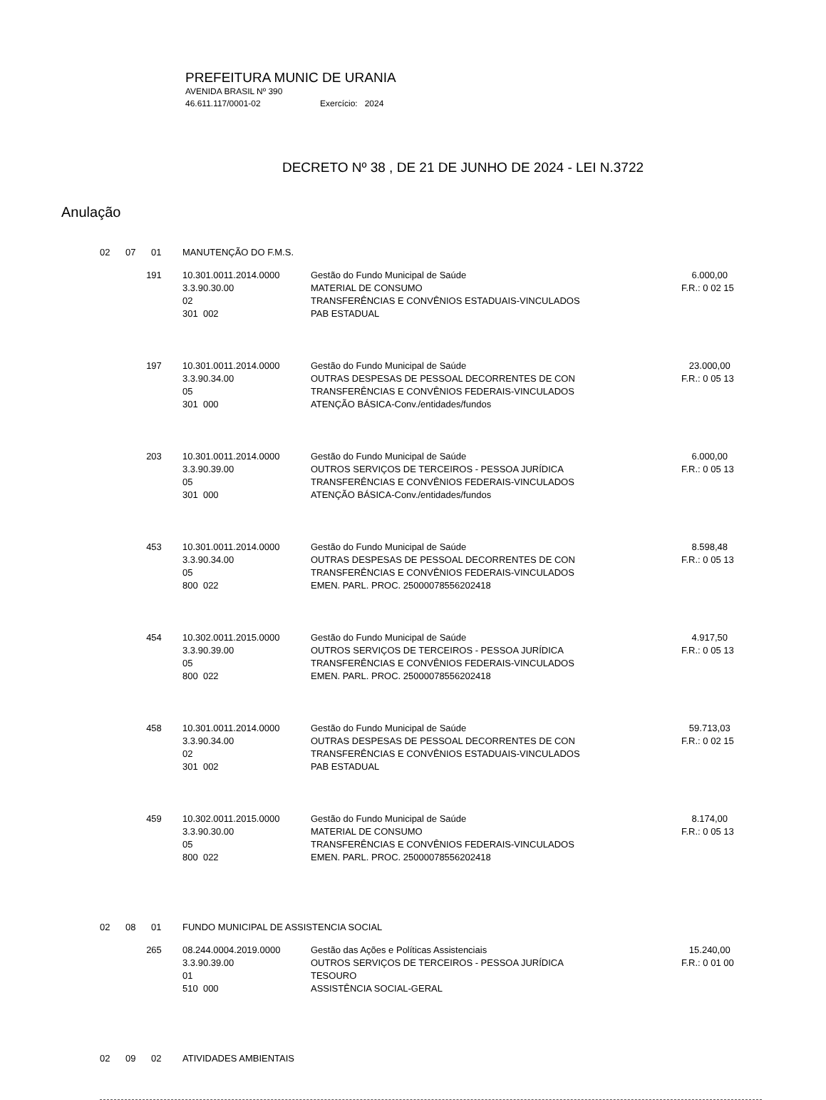PREFEITURA MUNIC DE URANIA
AVENIDA BRASIL Nº 390
46.611.117/0001-02 Exercício: 2024
DECRETO Nº 38 , DE 21 DE JUNHO DE 2024 - LEI N.3722
Anulação
| 02 | 07 | 01 | MANUTENÇÃO DO F.M.S. | | |
| | 191 | | 10.301.0011.2014.0000 3.3.90.30.00 02 301 002 | Gestão do Fundo Municipal de Saúde MATERIAL DE CONSUMO TRANSFERÊNCIAS E CONVÊNIOS ESTADUAIS-VINCULADOS PAB ESTADUAL | 6.000,00 F.R.: 0 02 15 |
| | 197 | | 10.301.0011.2014.0000 3.3.90.34.00 05 301 000 | Gestão do Fundo Municipal de Saúde OUTRAS DESPESAS DE PESSOAL DECORRENTES DE CON TRANSFERÊNCIAS E CONVÊNIOS FEDERAIS-VINCULADOS ATENÇÃO BÁSICA-Conv./entidades/fundos | 23.000,00 F.R.: 0 05 13 |
| | 203 | | 10.301.0011.2014.0000 3.3.90.39.00 05 301 000 | Gestão do Fundo Municipal de Saúde OUTROS SERVIÇOS DE TERCEIROS - PESSOA JURÍDICA TRANSFERÊNCIAS E CONVÊNIOS FEDERAIS-VINCULADOS ATENÇÃO BÁSICA-Conv./entidades/fundos | 6.000,00 F.R.: 0 05 13 |
| | 453 | | 10.301.0011.2014.0000 3.3.90.34.00 05 800 022 | Gestão do Fundo Municipal de Saúde OUTRAS DESPESAS DE PESSOAL DECORRENTES DE CON TRANSFERÊNCIAS E CONVÊNIOS FEDERAIS-VINCULADOS EMEN. PARL. PROC. 25000078556202418 | 8.598,48 F.R.: 0 05 13 |
| | 454 | | 10.302.0011.2015.0000 3.3.90.39.00 05 800 022 | Gestão do Fundo Municipal de Saúde OUTROS SERVIÇOS DE TERCEIROS - PESSOA JURÍDICA TRANSFERÊNCIAS E CONVÊNIOS FEDERAIS-VINCULADOS EMEN. PARL. PROC. 25000078556202418 | 4.917,50 F.R.: 0 05 13 |
| | 458 | | 10.301.0011.2014.0000 3.3.90.34.00 02 301 002 | Gestão do Fundo Municipal de Saúde OUTRAS DESPESAS DE PESSOAL DECORRENTES DE CON TRANSFERÊNCIAS E CONVÊNIOS ESTADUAIS-VINCULADOS PAB ESTADUAL | 59.713,03 F.R.: 0 02 15 |
| | 459 | | 10.302.0011.2015.0000 3.3.90.30.00 05 800 022 | Gestão do Fundo Municipal de Saúde MATERIAL DE CONSUMO TRANSFERÊNCIAS E CONVÊNIOS FEDERAIS-VINCULADOS EMEN. PARL. PROC. 25000078556202418 | 8.174,00 F.R.: 0 05 13 |
| 02 | 08 | 01 | FUNDO MUNICIPAL DE ASSISTENCIA SOCIAL | | |
| | 265 | | 08.244.0004.2019.0000 3.3.90.39.00 01 510 000 | Gestão das Ações e Políticas Assistenciais OUTROS SERVIÇOS DE TERCEIROS - PESSOA JURÍDICA TESOURO ASSISTÊNCIA SOCIAL-GERAL | 15.240,00 F.R.: 0 01 00 |
| 02 | 09 | 02 | ATIVIDADES AMBIENTAIS | | |